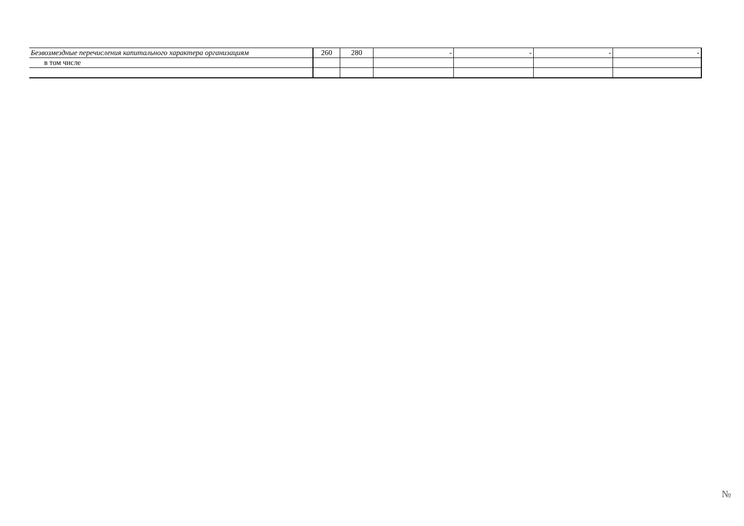| Безвозмездные перечисления капитального характера организациям | 260 | 280 | - | - | - | - |
| в том числе | | | | | | |
№